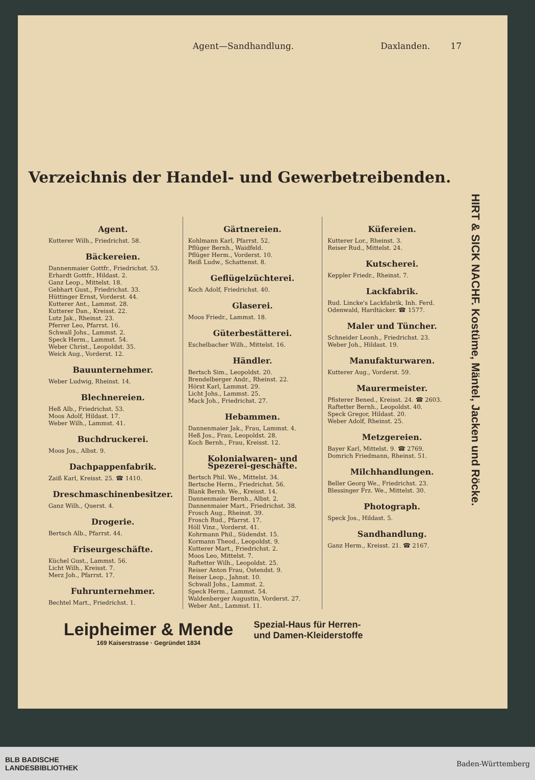Agent—Sandhandlung. Daxlanden. 17
Verzeichnis der Handel- und Gewerbetreibenden.
HIRT & SICK NACHF. Kostüme, Mäntel, Jacken und Röcke.
Agent.
Kutterer Wilh., Friedrichst. 58.
Bäckereien.
Dannenmaier Gottfr., Friedrichst. 53.
Erhardt Gottfr., Hildast. 2.
Ganz Leop., Mittelst. 18.
Gebhart Gust., Friedrichst. 33.
Hüttinger Ernst, Vorderst. 44.
Kutterer Ant., Lammst. 28.
Kutterer Dan., Kreisst. 22.
Lutz Jak., Rheinst. 23.
Pferrer Leo, Pfarrst. 16.
Schwall Johs., Lammst. 2.
Speck Herm., Lammst. 54.
Weber Christ., Leopoldst. 35.
Weick Aug., Vorderst. 12.
Bauunternehmer.
Weber Ludwig, Rheinst. 14.
Blechnereien.
Heß Alb., Friedrichst. 53.
Moos Adolf, Hildast. 17.
Weber Wilh., Lammst. 41.
Buchdruckerei.
Moos Jos., Albst. 9.
Dachpappenfabrik.
Zaiß Karl, Kreisst. 25. ☎ 1410.
Dreschmaschinenbesitzer.
Ganz Wilh., Querst. 4.
Drogerie.
Bertsch Alb., Pfarrst. 44.
Friseurgeschäfte.
Küchel Gust., Lammst. 56.
Licht Wilh., Kreisst. 7.
Merz Joh., Pfarrst. 17.
Fuhrunternehmer.
Bechtel Mart., Friedrichst. 1.
Gärtnereien.
Kohlmann Karl, Pfarrst. 52.
Pflüger Bernh., Waidfeld.
Pflüger Herm., Vorderst. 10.
Reiß Ludw., Schattenst. 8.
Geflügelzüchterei.
Koch Adolf, Friedrichst. 40.
Glaserei.
Moos Friedr., Lammst. 18.
Güterbestätterei.
Eschelbacher Wilh., Mittelst. 16.
Händler.
Bertsch Sim., Leopoldst. 20.
Brendelberger Andr., Rheinst. 22.
Hörst Karl, Lammst. 29.
Licht Johs., Lammst. 25.
Mack Joh., Friedrichst. 27.
Hebammen.
Dannenmaier Jak., Frau, Lammst. 4.
Heß Jos., Frau, Leopoldst. 28.
Koch Bernh., Frau, Kreisst. 12.
Kolonialwaren- und Spezerei-geschäfte.
Bertsch Phil. We., Mittelst. 34.
Bertsche Herm., Friedrichst. 56.
Blank Bernh. We., Kreisst. 14.
Dannenmaier Bernh., Albst. 2.
Dannenmaier Mart., Friedrichst. 38.
Frosch Aug., Rheinst. 39.
Frosch Rud., Pfarrst. 17.
Höll Vinz., Vorderst. 41.
Kohrmann Phil., Südendst. 15.
Kormann Theod., Leopoldst. 9.
Kutterer Mart., Friedrichst. 2.
Moos Leo, Mittelst. 7.
Raftetter Wilh., Leopoldst. 25.
Reiser Anton Frau, Ostendst. 9.
Reiser Leop., Jahnst. 10.
Schwall Johs., Lammst. 2.
Speck Herm., Lammst. 54.
Waldenberger Augustin, Vorderst. 27.
Weber Ant., Lammst. 11.
Küfereien.
Kutterer Lor., Rheinst. 3.
Reiser Rud., Mittelst. 24.
Kutscherei.
Keppler Friedr., Rheinst. 7.
Lackfabrik.
Rud. Lincke's Lackfabrik, Inh. Ferd. Odenwald, Hardtäcker. ☎ 1577.
Maler und Tüncher.
Schneider Leonh., Friedrichst. 23.
Weber Joh., Hildast. 19.
Manufakturwaren.
Kutterer Aug., Vorderst. 59.
Maurermeister.
Pfisterer Bened., Kreisst. 24. ☎ 2603.
Raftetter Bernh., Leopoldst. 40.
Speck Gregor, Hildast. 20.
Weber Adolf, Rheinst. 25.
Metzgereien.
Bayer Karl, Mittelst. 9. ☎ 2769.
Domrich Friedmann, Rheinst. 51.
Milchhandlungen.
Beller Georg We., Friedrichst. 23.
Blessinger Frz. We., Mittelst. 30.
Photograph.
Speck Jos., Hildast. 5.
Sandhandlung.
Ganz Herm., Kreisst. 21. ☎ 2167.
Leipheimer & Mende
169 Kaiserstrasse · Gegründet 1834
Spezial-Haus für Herren-
und Damen-Kleiderstoffe
BLB BADISCHE
LANDESBIBLIOTHEK Baden-Württemberg